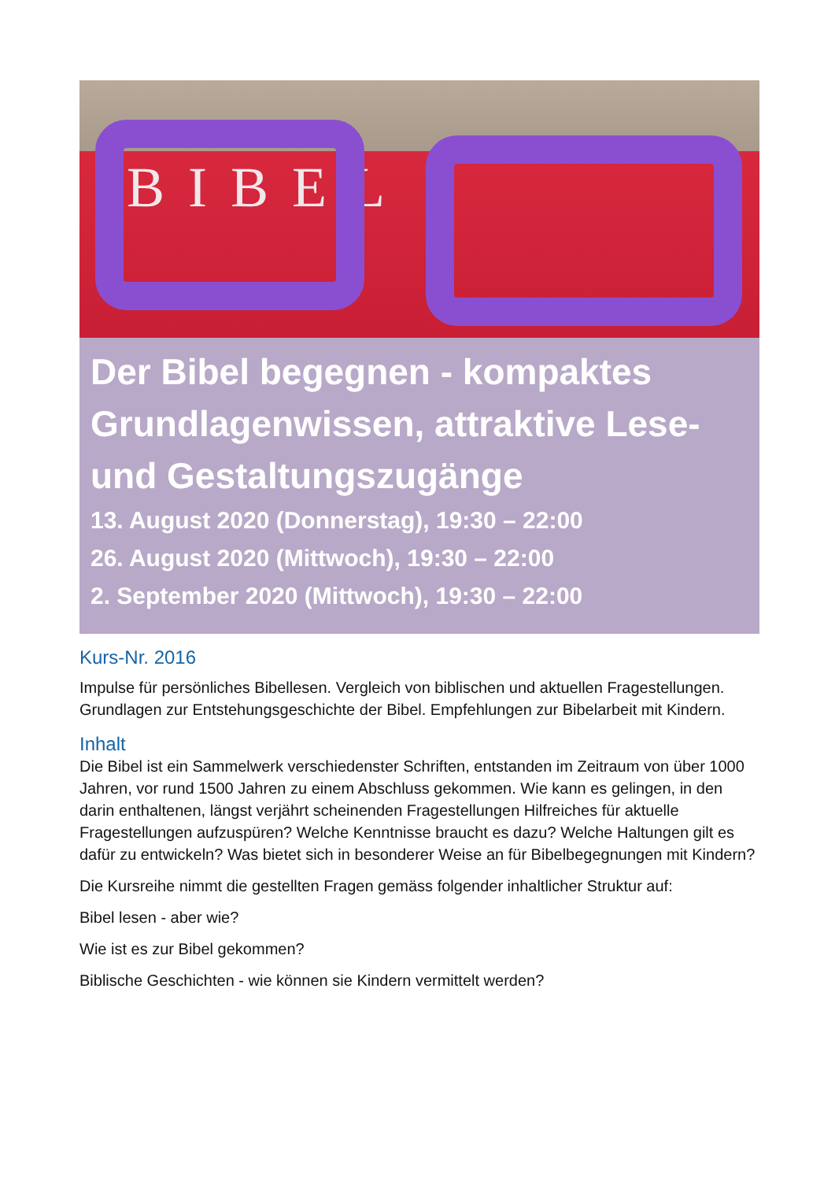BIBEL
Der Bibel begegnen - kompaktes Grundlagenwissen, attraktive Lese- und Gestaltungszugänge
13. August 2020 (Donnerstag), 19:30 – 22:00
26. August 2020 (Mittwoch), 19:30 – 22:00
2. September 2020 (Mittwoch), 19:30 – 22:00
Kurs-Nr. 2016
Impulse für persönliches Bibellesen. Vergleich von biblischen und aktuellen Fragestellungen. Grundlagen zur Entstehungsgeschichte der Bibel. Empfehlungen zur Bibelarbeit mit Kindern.
Inhalt
Die Bibel ist ein Sammelwerk verschiedenster Schriften, entstanden im Zeitraum von über 1000 Jahren, vor rund 1500 Jahren zu einem Abschluss gekommen. Wie kann es gelingen, in den darin enthaltenen, längst verjährt scheinenden Fragestellungen Hilfreiches für aktuelle Fragestellungen aufzuspüren? Welche Kenntnisse braucht es dazu? Welche Haltungen gilt es dafür zu entwickeln? Was bietet sich in besonderer Weise an für Bibelbegegnungen mit Kindern?
Die Kursreihe nimmt die gestellten Fragen gemäss folgender inhaltlicher Struktur auf:
Bibel lesen - aber wie?
Wie ist es zur Bibel gekommen?
Biblische Geschichten - wie können sie Kindern vermittelt werden?